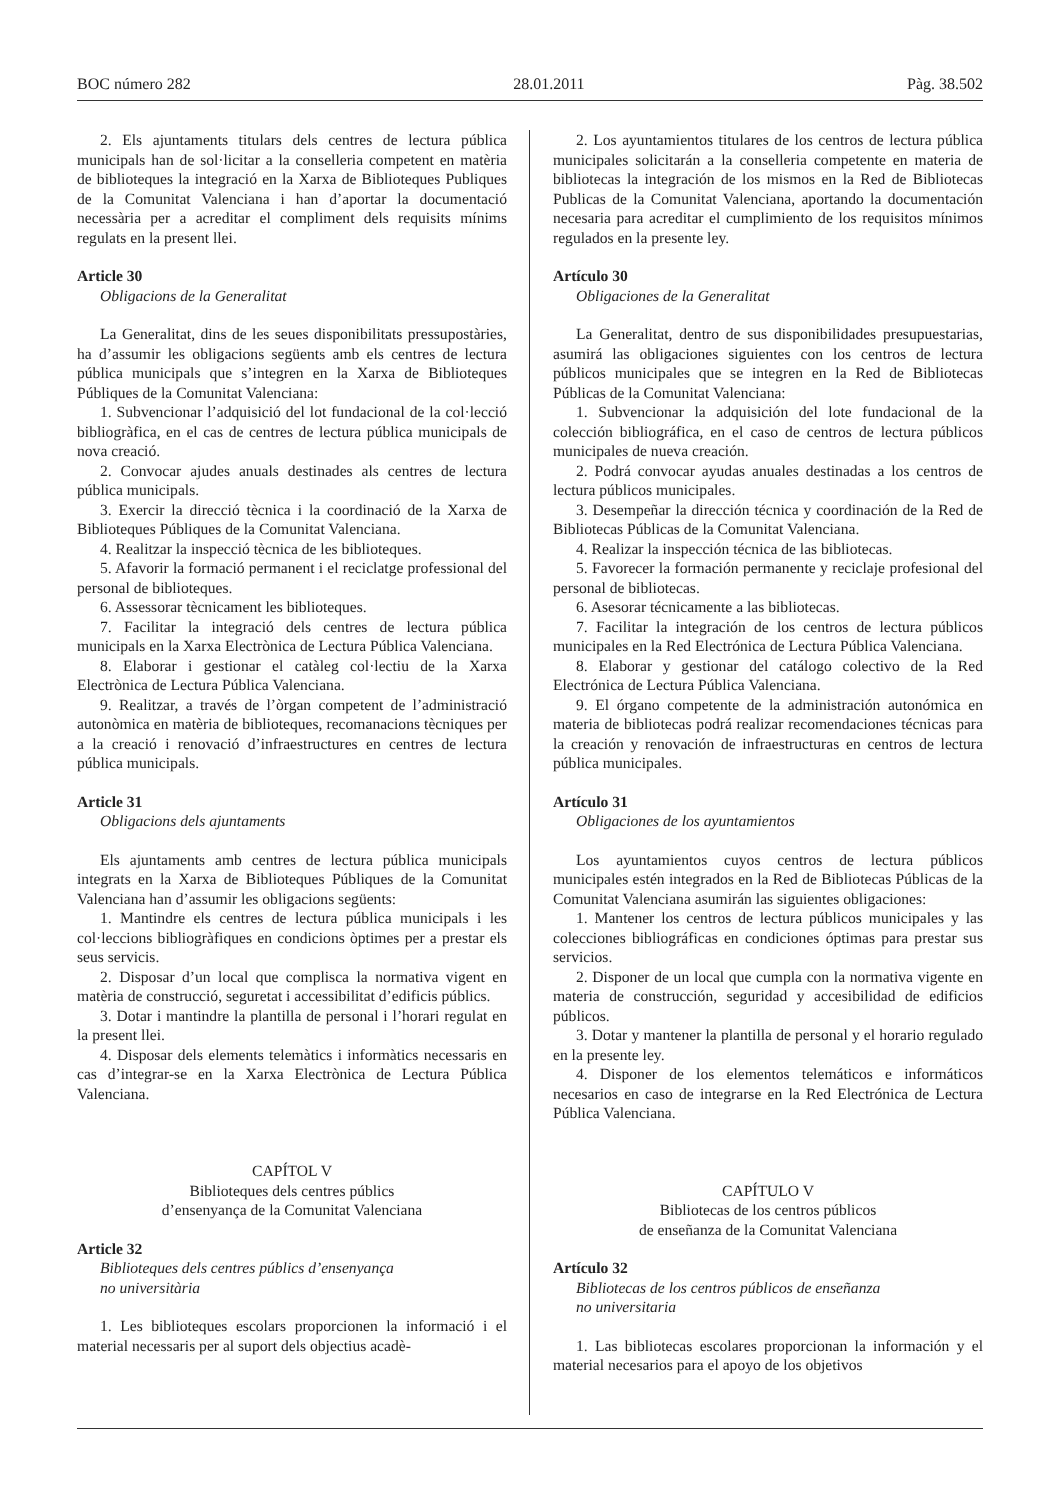BOC número 282 28.01.2011 Pàg. 38.502
2. Els ajuntaments titulars dels centres de lectura pública municipals han de sol·licitar a la conselleria competent en matèria de biblioteques la integració en la Xarxa de Biblioteques Publiques de la Comunitat Valenciana i han d’aportar la documentació necessària per a acreditar el compliment dels requisits mínims regulats en la present llei.
Article 30
Obligacions de la Generalitat
La Generalitat, dins de les seues disponibilitats pressupostàries, ha d’assumir les obligacions següents amb els centres de lectura pública municipals que s’integren en la Xarxa de Biblioteques Públiques de la Comunitat Valenciana:
1. Subvencionar l’adquisició del lot fundacional de la col·lecció bibliogràfica, en el cas de centres de lectura pública municipals de nova creació.
2. Convocar ajudes anuals destinades als centres de lectura pública municipals.
3. Exercir la direcció tècnica i la coordinació de la Xarxa de Biblioteques Públiques de la Comunitat Valenciana.
4. Realitzar la inspecció tècnica de les biblioteques.
5. Afavorir la formació permanent i el reciclatge professional del personal de biblioteques.
6. Assessorar tècnicament les biblioteques.
7. Facilitar la integració dels centres de lectura pública municipals en la Xarxa Electrònica de Lectura Pública Valenciana.
8. Elaborar i gestionar el catàleg col·lectiu de la Xarxa Electrònica de Lectura Pública Valenciana.
9. Realitzar, a través de l’òrgan competent de l’administració autonòmica en matèria de biblioteques, recomanacions tècniques per a la creació i renovació d’infraestructures en centres de lectura pública municipals.
Article 31
Obligacions dels ajuntaments
Els ajuntaments amb centres de lectura pública municipals integrats en la Xarxa de Biblioteques Públiques de la Comunitat Valenciana han d’assumir les obligacions següents:
1. Mantindre els centres de lectura pública municipals i les col·leccions bibliogràfiques en condicions òptimes per a prestar els seus servicis.
2. Disposar d’un local que complisca la normativa vigent en matèria de construcció, seguretat i accessibilitat d’edificis públics.
3. Dotar i mantindre la plantilla de personal i l’horari regulat en la present llei.
4. Disposar dels elements telemàtics i informàtics necessaris en cas d’integrar-se en la Xarxa Electrònica de Lectura Pública Valenciana.
CAPÍTOL V
Biblioteques dels centres públics
d’ensenyança de la Comunitat Valenciana
Article 32
Biblioteques dels centres públics d’ensenyança
no universitària
1. Les biblioteques escolars proporcionen la informació i el material necessaris per al suport dels objectius acadè-
2. Los ayuntamientos titulares de los centros de lectura pública municipales solicitarán a la conselleria competente en materia de bibliotecas la integración de los mismos en la Red de Bibliotecas Publicas de la Comunitat Valenciana, aportando la documentación necesaria para acreditar el cumplimiento de los requisitos mínimos regulados en la presente ley.
Artículo 30
Obligaciones de la Generalitat
La Generalitat, dentro de sus disponibilidades presupuestarias, asumirá las obligaciones siguientes con los centros de lectura públicos municipales que se integren en la Red de Bibliotecas Públicas de la Comunitat Valenciana:
1. Subvencionar la adquisición del lote fundacional de la colección bibliográfica, en el caso de centros de lectura públicos municipales de nueva creación.
2. Podrá convocar ayudas anuales destinadas a los centros de lectura públicos municipales.
3. Desempeñar la dirección técnica y coordinación de la Red de Bibliotecas Públicas de la Comunitat Valenciana.
4. Realizar la inspección técnica de las bibliotecas.
5. Favorecer la formación permanente y reciclaje profesional del personal de bibliotecas.
6. Asesorar técnicamente a las bibliotecas.
7. Facilitar la integración de los centros de lectura públicos municipales en la Red Electrónica de Lectura Pública Valenciana.
8. Elaborar y gestionar del catálogo colectivo de la Red Electrónica de Lectura Pública Valenciana.
9. El órgano competente de la administración autonómica en materia de bibliotecas podrá realizar recomendaciones técnicas para la creación y renovación de infraestructuras en centros de lectura pública municipales.
Artículo 31
Obligaciones de los ayuntamientos
Los ayuntamientos cuyos centros de lectura públicos municipales estén integrados en la Red de Bibliotecas Públicas de la Comunitat Valenciana asumirán las siguientes obligaciones:
1. Mantener los centros de lectura públicos municipales y las colecciones bibliográficas en condiciones óptimas para prestar sus servicios.
2. Disponer de un local que cumpla con la normativa vigente en materia de construcción, seguridad y accesibilidad de edificios públicos.
3. Dotar y mantener la plantilla de personal y el horario regulado en la presente ley.
4. Disponer de los elementos telemáticos e informáticos necesarios en caso de integrarse en la Red Electrónica de Lectura Pública Valenciana.
CAPÍTULO V
Bibliotecas de los centros públicos
de enseñanza de la Comunitat Valenciana
Artículo 32
Bibliotecas de los centros públicos de enseñanza
no universitaria
1. Las bibliotecas escolares proporcionan la información y el material necesarios para el apoyo de los objetivos